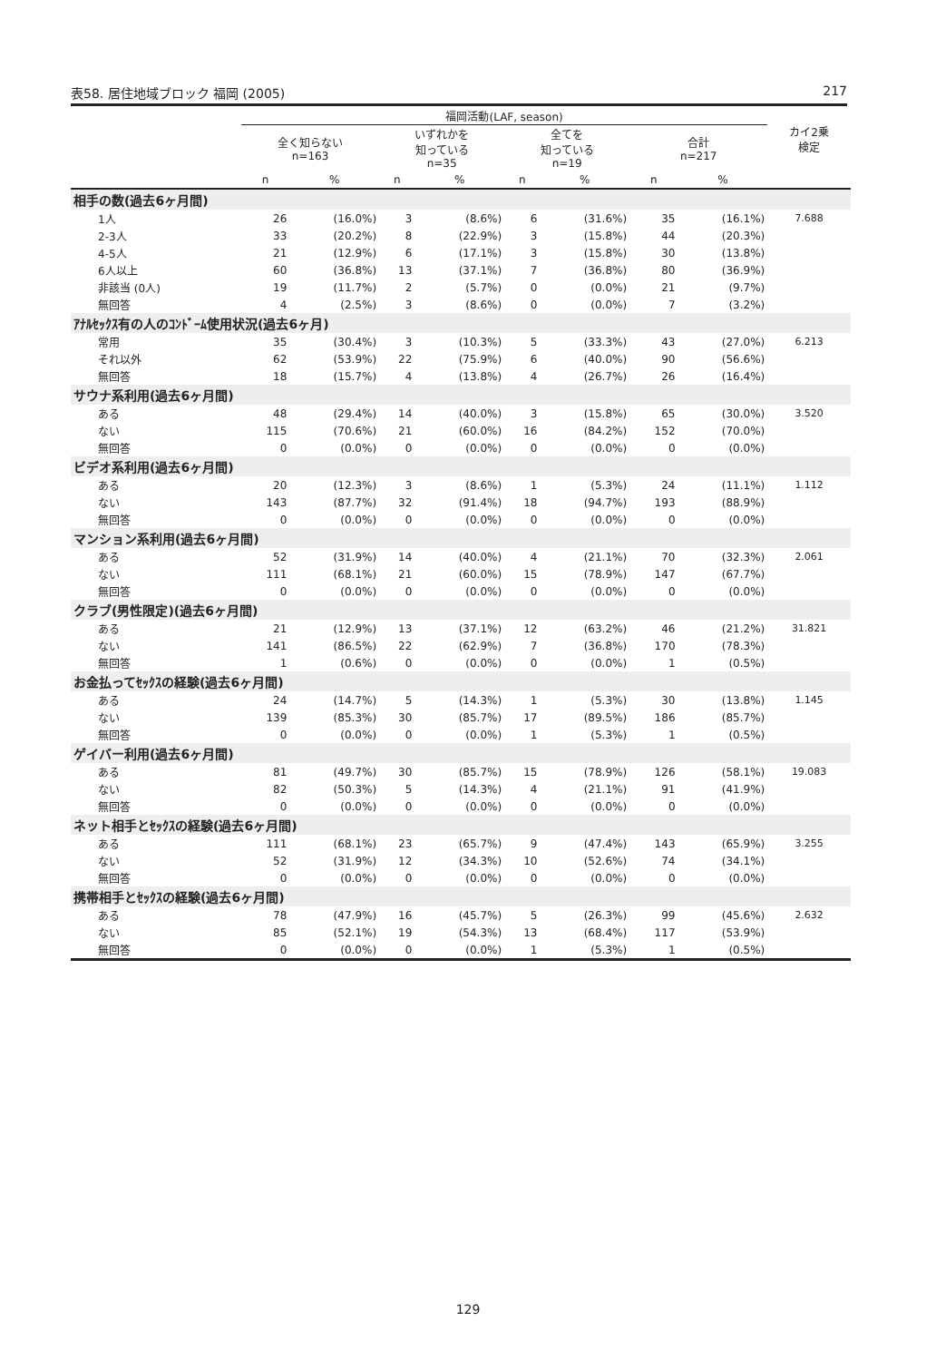表58. 居住地域ブロック 福岡 (2005) 217
| | 福岡活動(LAF, season) | | | | | | | | カイ2乗 検定 |
| --- | --- | --- | --- | --- | --- | --- | --- | --- | --- |
| | 全く知らない n=163 | | いずれかを 知っている n=35 | | 全てを 知っている n=19 | | 合計 n=217 | | |
| | n | % | n | % | n | % | n | % | |
| 相手の数(過去6ヶ月間) | | | | | | | | | |
| 1人 | 26 | (16.0%) | 3 | (8.6%) | 6 | (31.6%) | 35 | (16.1%) | 7.688 |
| 2-3人 | 33 | (20.2%) | 8 | (22.9%) | 3 | (15.8%) | 44 | (20.3%) | |
| 4-5人 | 21 | (12.9%) | 6 | (17.1%) | 3 | (15.8%) | 30 | (13.8%) | |
| 6人以上 | 60 | (36.8%) | 13 | (37.1%) | 7 | (36.8%) | 80 | (36.9%) | |
| 非該当 (0人) | 19 | (11.7%) | 2 | (5.7%) | 0 | (0.0%) | 21 | (9.7%) | |
| 無回答 | 4 | (2.5%) | 3 | (8.6%) | 0 | (0.0%) | 7 | (3.2%) | |
| ｱﾅﾙｾｯｸｽ有の人のｺﾝﾄﾞｰﾑ使用状況(過去6ヶ月) | | | | | | | | | |
| 常用 | 35 | (30.4%) | 3 | (10.3%) | 5 | (33.3%) | 43 | (27.0%) | 6.213 |
| それ以外 | 62 | (53.9%) | 22 | (75.9%) | 6 | (40.0%) | 90 | (56.6%) | |
| 無回答 | 18 | (15.7%) | 4 | (13.8%) | 4 | (26.7%) | 26 | (16.4%) | |
| サウナ系利用(過去6ヶ月間) | | | | | | | | | |
| ある | 48 | (29.4%) | 14 | (40.0%) | 3 | (15.8%) | 65 | (30.0%) | 3.520 |
| ない | 115 | (70.6%) | 21 | (60.0%) | 16 | (84.2%) | 152 | (70.0%) | |
| 無回答 | 0 | (0.0%) | 0 | (0.0%) | 0 | (0.0%) | 0 | (0.0%) | |
| ビデオ系利用(過去6ヶ月間) | | | | | | | | | |
| ある | 20 | (12.3%) | 3 | (8.6%) | 1 | (5.3%) | 24 | (11.1%) | 1.112 |
| ない | 143 | (87.7%) | 32 | (91.4%) | 18 | (94.7%) | 193 | (88.9%) | |
| 無回答 | 0 | (0.0%) | 0 | (0.0%) | 0 | (0.0%) | 0 | (0.0%) | |
| マンション系利用(過去6ヶ月間) | | | | | | | | | |
| ある | 52 | (31.9%) | 14 | (40.0%) | 4 | (21.1%) | 70 | (32.3%) | 2.061 |
| ない | 111 | (68.1%) | 21 | (60.0%) | 15 | (78.9%) | 147 | (67.7%) | |
| 無回答 | 0 | (0.0%) | 0 | (0.0%) | 0 | (0.0%) | 0 | (0.0%) | |
| クラブ(男性限定)(過去6ヶ月間) | | | | | | | | | |
| ある | 21 | (12.9%) | 13 | (37.1%) | 12 | (63.2%) | 46 | (21.2%) | 31.821 |
| ない | 141 | (86.5%) | 22 | (62.9%) | 7 | (36.8%) | 170 | (78.3%) | |
| 無回答 | 1 | (0.6%) | 0 | (0.0%) | 0 | (0.0%) | 1 | (0.5%) | |
| お金払ってｾｯｸｽの経験(過去6ヶ月間) | | | | | | | | | |
| ある | 24 | (14.7%) | 5 | (14.3%) | 1 | (5.3%) | 30 | (13.8%) | 1.145 |
| ない | 139 | (85.3%) | 30 | (85.7%) | 17 | (89.5%) | 186 | (85.7%) | |
| 無回答 | 0 | (0.0%) | 0 | (0.0%) | 1 | (5.3%) | 1 | (0.5%) | |
| ゲイバー利用(過去6ヶ月間) | | | | | | | | | |
| ある | 81 | (49.7%) | 30 | (85.7%) | 15 | (78.9%) | 126 | (58.1%) | 19.083 |
| ない | 82 | (50.3%) | 5 | (14.3%) | 4 | (21.1%) | 91 | (41.9%) | |
| 無回答 | 0 | (0.0%) | 0 | (0.0%) | 0 | (0.0%) | 0 | (0.0%) | |
| ネット相手とｾｯｸｽの経験(過去6ヶ月間) | | | | | | | | | |
| ある | 111 | (68.1%) | 23 | (65.7%) | 9 | (47.4%) | 143 | (65.9%) | 3.255 |
| ない | 52 | (31.9%) | 12 | (34.3%) | 10 | (52.6%) | 74 | (34.1%) | |
| 無回答 | 0 | (0.0%) | 0 | (0.0%) | 0 | (0.0%) | 0 | (0.0%) | |
| 携帯相手とｾｯｸｽの経験(過去6ヶ月間) | | | | | | | | | |
| ある | 78 | (47.9%) | 16 | (45.7%) | 5 | (26.3%) | 99 | (45.6%) | 2.632 |
| ない | 85 | (52.1%) | 19 | (54.3%) | 13 | (68.4%) | 117 | (53.9%) | |
| 無回答 | 0 | (0.0%) | 0 | (0.0%) | 1 | (5.3%) | 1 | (0.5%) | |
129